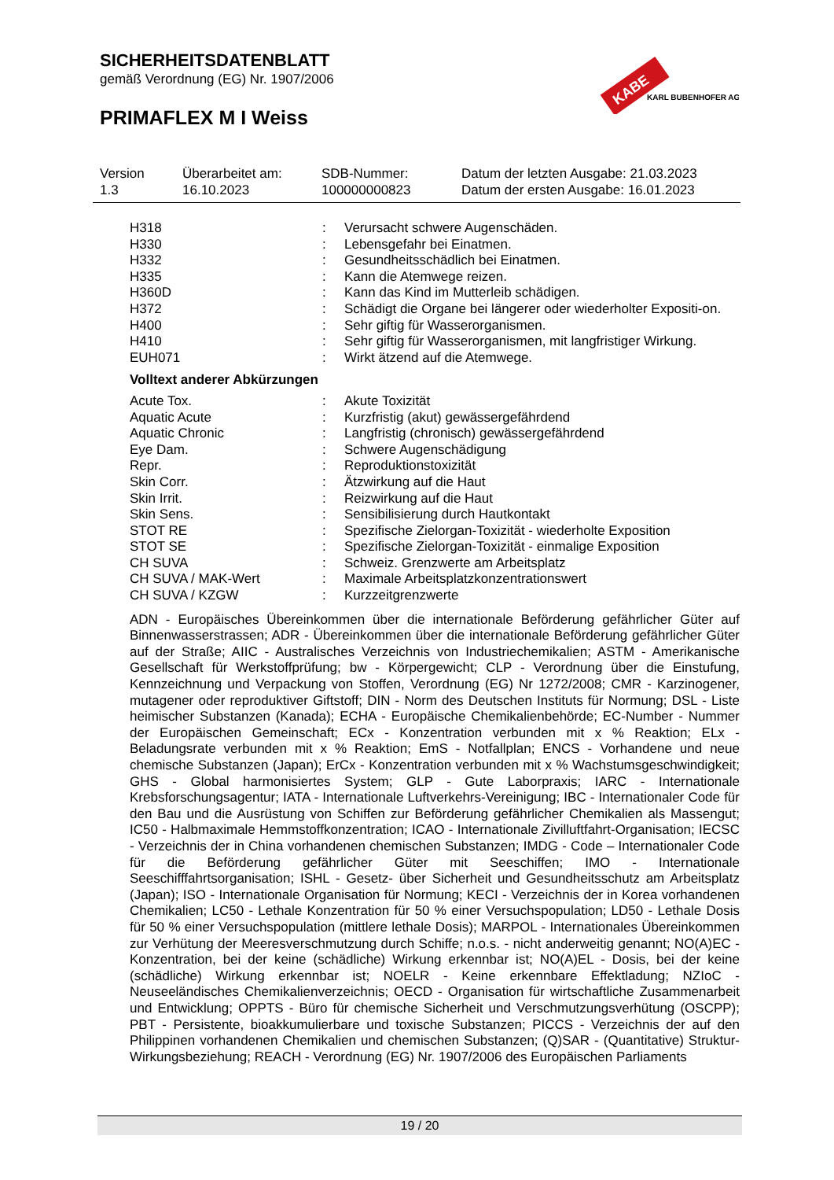SICHERHEITSDATENBLATT
gemäß Verordnung (EG) Nr. 1907/2006
PRIMAFLEX M I Weiss
KABE
KARL BUBENHOFER AG
| Version 1.3 | Überarbeitet am: 16.10.2023 | SDB-Nummer: 100000000823 | Datum der letzten Ausgabe: 21.03.2023 Datum der ersten Ausgabe: 16.01.2023 |
| H318 | : | Verursacht schwere Augenschäden. |
| H330 | : | Lebensgefahr bei Einatmen. |
| H332 | : | Gesundheitsschädlich bei Einatmen. |
| H335 | : | Kann die Atemwege reizen. |
| H360D | : | Kann das Kind im Mutterleib schädigen. |
| H372 | : | Schädigt die Organe bei längerer oder wiederholter Expositi-on. |
| H400 | : | Sehr giftig für Wasserorganismen. |
| H410 | : | Sehr giftig für Wasserorganismen, mit langfristiger Wirkung. |
| EUH071 | : | Wirkt ätzend auf die Atemwege. |
Volltext anderer Abkürzungen
| Acute Tox. | : | Akute Toxizität |
| Aquatic Acute | : | Kurzfristig (akut) gewässergefährdend |
| Aquatic Chronic | : | Langfristig (chronisch) gewässergefährdend |
| Eye Dam. | : | Schwere Augenschädigung |
| Repr. | : | Reproduktionstoxizität |
| Skin Corr. | : | Ätzwirkung auf die Haut |
| Skin Irrit. | : | Reizwirkung auf die Haut |
| Skin Sens. | : | Sensibilisierung durch Hautkontakt |
| STOT RE | : | Spezifische Zielorgan-Toxizität - wiederholte Exposition |
| STOT SE | : | Spezifische Zielorgan-Toxizität - einmalige Exposition |
| CH SUVA | : | Schweiz. Grenzwerte am Arbeitsplatz |
| CH SUVA / MAK-Wert | : | Maximale Arbeitsplatzkonzentrationswert |
| CH SUVA / KZGW | : | Kurzzeitgrenzwerte |
ADN - Europäisches Übereinkommen über die internationale Beförderung gefährlicher Güter auf Binnenwasserstrassen; ADR - Übereinkommen über die internationale Beförderung gefährlicher Güter auf der Straße; AIIC - Australisches Verzeichnis von Industriechemikalien; ASTM - Amerikanische Gesellschaft für Werkstoffprüfung; bw - Körpergewicht; CLP - Verordnung über die Einstufung, Kennzeichnung und Verpackung von Stoffen, Verordnung (EG) Nr 1272/2008; CMR - Karzinogener, mutagener oder reproduktiver Giftstoff; DIN - Norm des Deutschen Instituts für Normung; DSL - Liste heimischer Substanzen (Kanada); ECHA - Europäische Chemikalienbehörde; EC-Number - Nummer der Europäischen Gemeinschaft; ECx - Konzentration verbunden mit x % Reaktion; ELx - Beladungsrate verbunden mit x % Reaktion; EmS - Notfallplan; ENCS - Vorhandene und neue chemische Substanzen (Japan); ErCx - Konzentration verbunden mit x % Wachstumsgeschwindigkeit; GHS - Global harmonisiertes System; GLP - Gute Laborpraxis; IARC - Internationale Krebsforschungsagentur; IATA - Internationale Luftverkehrs-Vereinigung; IBC - Internationaler Code für den Bau und die Ausrüstung von Schiffen zur Beförderung gefährlicher Chemikalien als Massengut; IC50 - Halbmaximale Hemmstoffkonzentration; ICAO - Internationale Zivilluftfahrt-Organisation; IECSC - Verzeichnis der in China vorhandenen chemischen Substanzen; IMDG - Code – Internationaler Code für die Beförderung gefährlicher Güter mit Seeschiffen; IMO - Internationale Seeschifffahrtsorganisation; ISHL - Gesetz- über Sicherheit und Gesundheitsschutz am Arbeitsplatz (Japan); ISO - Internationale Organisation für Normung; KECI - Verzeichnis der in Korea vorhandenen Chemikalien; LC50 - Lethale Konzentration für 50 % einer Versuchspopulation; LD50 - Lethale Dosis für 50 % einer Versuchspopulation (mittlere lethale Dosis); MARPOL - Internationales Übereinkommen zur Verhütung der Meeresverschmutzung durch Schiffe; n.o.s. - nicht anderweitig genannt; NO(A)EC - Konzentration, bei der keine (schädliche) Wirkung erkennbar ist; NO(A)EL - Dosis, bei der keine (schädliche) Wirkung erkennbar ist; NOELR - Keine erkennbare Effektladung; NZIoC - Neuseeländisches Chemikalienverzeichnis; OECD - Organisation für wirtschaftliche Zusammenarbeit und Entwicklung; OPPTS - Büro für chemische Sicherheit und Verschmutzungsverhütung (OSCPP); PBT - Persistente, bioakkumulierbare und toxische Substanzen; PICCS - Verzeichnis der auf den Philippinen vorhandenen Chemikalien und chemischen Substanzen; (Q)SAR - (Quantitative) Struktur-Wirkungsbeziehung; REACH - Verordnung (EG) Nr. 1907/2006 des Europäischen Parliaments
19 / 20